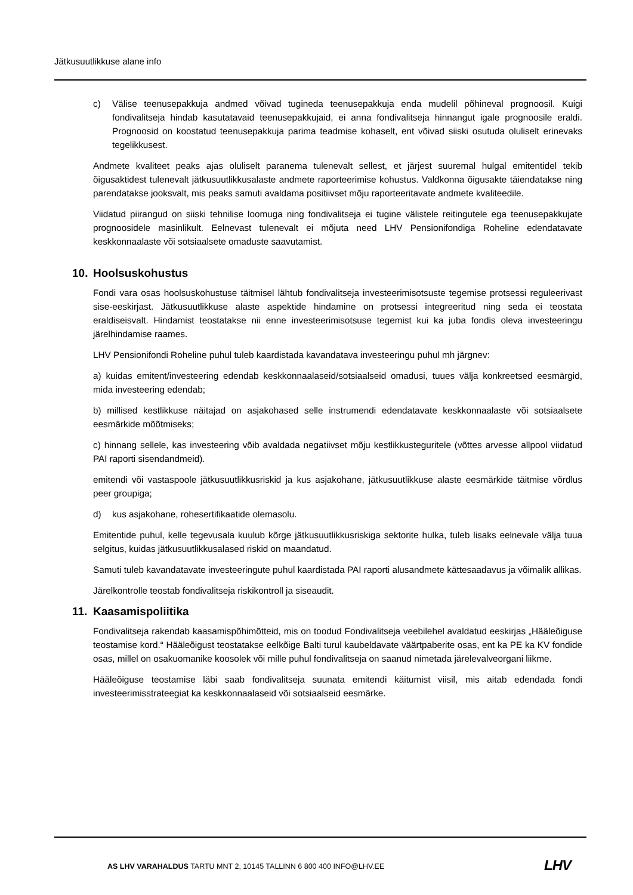Jätkusuutlikkuse alane info
c) Välise teenusepakkuja andmed võivad tugineda teenusepakkuja enda mudelil põhineval prognoosil. Kuigi fondivalitseja hindab kasutatavaid teenusepakkujaid, ei anna fondivalitseja hinnangut igale prognoosile eraldi. Prognoosid on koostatud teenusepakkuja parima teadmise kohaselt, ent võivad siiski osutuda oluliselt erinevaks tegelikkusest.
Andmete kvaliteet peaks ajas oluliselt paranema tulenevalt sellest, et järjest suuremal hulgal emitentidel tekib õigusaktidest tulenevalt jätkusuutlikkusalaste andmete raporteerimise kohustus. Valdkonna õigusakte täiendatakse ning parendatakse jooksvalt, mis peaks samuti avaldama positiivset mõju raporteeritavate andmete kvaliteedile.
Viidatud piirangud on siiski tehnilise loomuga ning fondivalitseja ei tugine välistele reitingutele ega teenusepakkujate prognoosidele masinlikult. Eelnevast tulenevalt ei mõjuta need LHV Pensionifondiga Roheline edendatavate keskkonnaalaste või sotsiaalsete omaduste saavutamist.
10. Hoolsuskohustus
Fondi vara osas hoolsuskohustuse täitmisel lähtub fondivalitseja investeerimisotsuste tegemise protsessi reguleerivast sise-eeskirjast. Jätkusuutlikkuse alaste aspektide hindamine on protsessi integreeritud ning seda ei teostata eraldiseisvalt. Hindamist teostatakse nii enne investeerimisotsuse tegemist kui ka juba fondis oleva investeeringu järelhindamise raames.
LHV Pensionifondi Roheline puhul tuleb kaardistada kavandatava investeeringu puhul mh järgnev:
a) kuidas emitent/investeering edendab keskkonnaalaseid/sotsiaalseid omadusi, tuues välja konkreetsed eesmärgid, mida investeering edendab;
b) millised kestlikkuse näitajad on asjakohased selle instrumendi edendatavate keskkonnaalaste või sotsiaalsete eesmärkide mõõtmiseks;
c) hinnang sellele, kas investeering võib avaldada negatiivset mõju kestlikkusteguritele (võttes arvesse allpool viidatud PAI raporti sisendandmeid).
emitendi või vastaspoole jätkusuutlikkusriskid ja kus asjakohane, jätkusuutlikkuse alaste eesmärkide täitmise võrdlus peer groupiga;
d) kus asjakohane, rohesertifikaatide olemasolu.
Emitentide puhul, kelle tegevusala kuulub kõrge jätkusuutlikkusriskiga sektorite hulka, tuleb lisaks eelnevale välja tuua selgitus, kuidas jätkusuutlikkusalased riskid on maandatud.
Samuti tuleb kavandatavate investeeringute puhul kaardistada PAI raporti alusandmete kättesaadavus ja võimalik allikas.
Järelkontrolle teostab fondivalitseja riskikontroll ja siseaudit.
11. Kaasamispoliitika
Fondivalitseja rakendab kaasamispõhimõtteid, mis on toodud Fondivalitseja veebilehel avaldatud eeskirjas „Hääleõiguse teostamise kord.“ Hääleõigust teostatakse eelkõige Balti turul kaubeldavate väärtpaberite osas, ent ka PE ka KV fondide osas, millel on osakuomanike koosolek või mille puhul fondivalitseja on saanud nimetada järelevalveorgani liikme.
Hääleõiguse teostamise läbi saab fondivalitseja suunata emitendi käitumist viisil, mis aitab edendada fondi investeerimisstrateegiat ka keskkonnaalaseid või sotsiaalseid eesmärke.
AS LHV VARAHALDUS TARTU MNT 2, 10145 TALLINN 6 800 400 INFO@LHV.EE
LHV